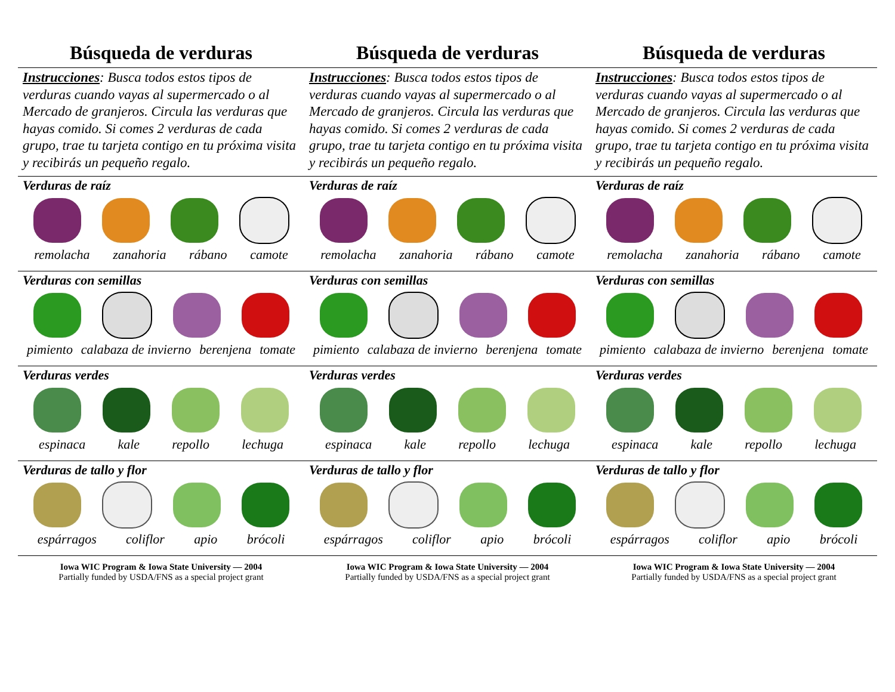Búsqueda de verduras
Instrucciones: Busca todos estos tipos de verduras cuando vayas al supermercado o al Mercado de granjeros. Circula las verduras que hayas comido. Si comes 2 verduras de cada grupo, trae tu tarjeta contigo en tu próxima visita y recibirás un pequeño regalo.
Verduras de raíz
remolacha zanahoria rábano camote
Verduras con semillas
pimiento calabaza de invierno berenjena tomate
Verduras verdes
espinaca kale repollo lechuga
Verduras de tallo y flor
espárragos coliflor apio brócoli
Iowa WIC Program & Iowa State University — 2004
Partially funded by USDA/FNS as a special project grant
Búsqueda de verduras
Instrucciones: Busca todos estos tipos de verduras cuando vayas al supermercado o al Mercado de granjeros. Circula las verduras que hayas comido. Si comes 2 verduras de cada grupo, trae tu tarjeta contigo en tu próxima visita y recibirás un pequeño regalo.
Verduras de raíz
remolacha zanahoria rábano camote
Verduras con semillas
pimiento calabaza de invierno berenjena tomate
Verduras verdes
espinaca kale repollo lechuga
Verduras de tallo y flor
espárragos coliflor apio brócoli
Iowa WIC Program & Iowa State University — 2004
Partially funded by USDA/FNS as a special project grant
Búsqueda de verduras
Instrucciones: Busca todos estos tipos de verduras cuando vayas al supermercado o al Mercado de granjeros. Circula las verduras que hayas comido. Si comes 2 verduras de cada grupo, trae tu tarjeta contigo en tu próxima visita y recibirás un pequeño regalo.
Verduras de raíz
remolacha zanahoria rábano camote
Verduras con semillas
pimiento calabaza de invierno berenjena tomate
Verduras verdes
espinaca kale repollo lechuga
Verduras de tallo y flor
espárragos coliflor apio brócoli
Iowa WIC Program & Iowa State University — 2004
Partially funded by USDA/FNS as a special project grant